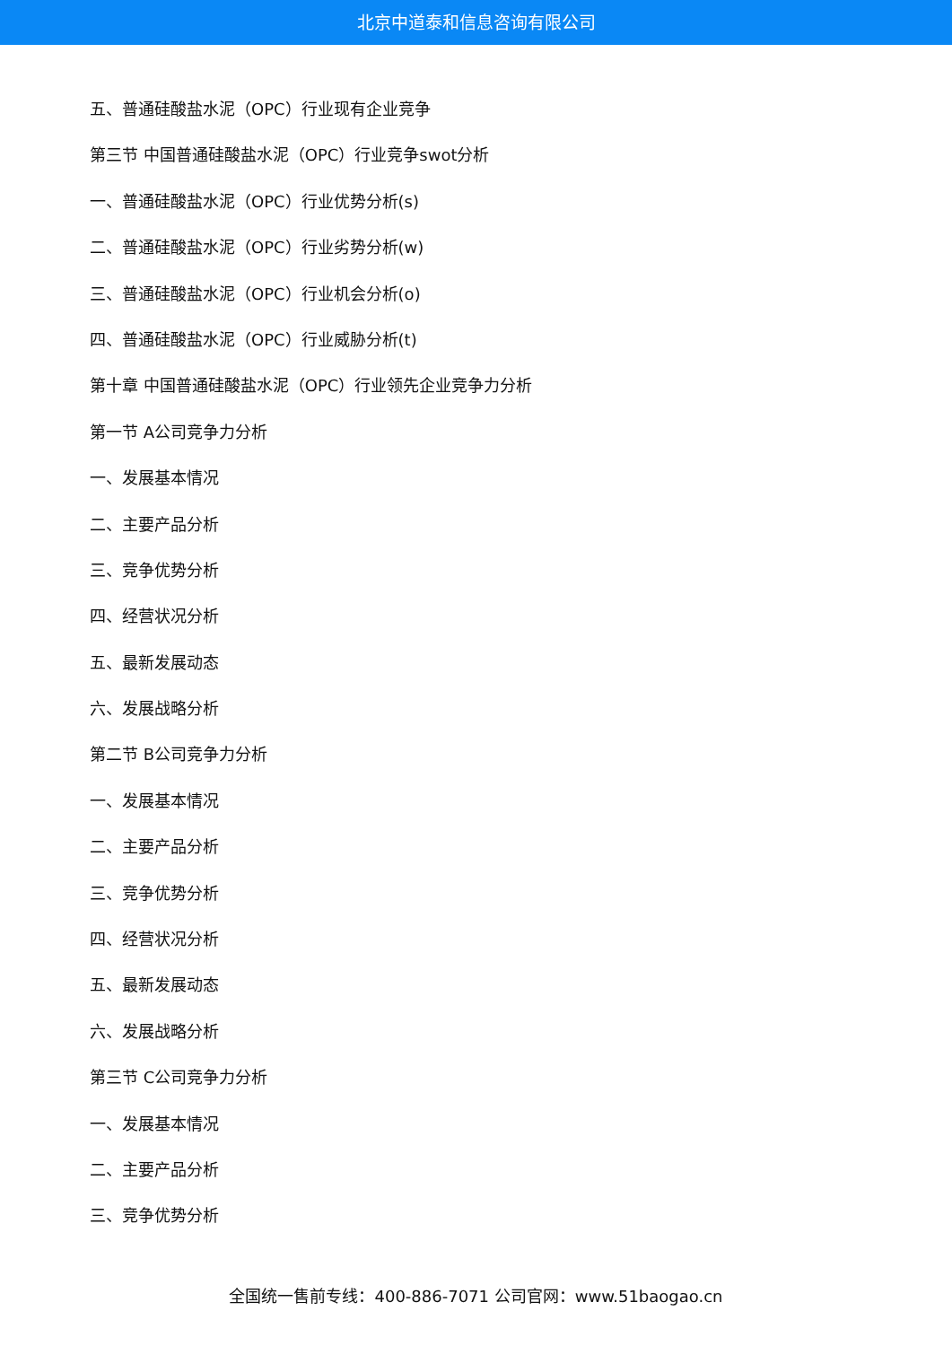北京中道泰和信息咨询有限公司
五、普通硅酸盐水泥（OPC）行业现有企业竞争
第三节 中国普通硅酸盐水泥（OPC）行业竞争swot分析
一、普通硅酸盐水泥（OPC）行业优势分析(s)
二、普通硅酸盐水泥（OPC）行业劣势分析(w)
三、普通硅酸盐水泥（OPC）行业机会分析(o)
四、普通硅酸盐水泥（OPC）行业威胁分析(t)
第十章 中国普通硅酸盐水泥（OPC）行业领先企业竞争力分析
第一节 A公司竞争力分析
一、发展基本情况
二、主要产品分析
三、竞争优势分析
四、经营状况分析
五、最新发展动态
六、发展战略分析
第二节 B公司竞争力分析
一、发展基本情况
二、主要产品分析
三、竞争优势分析
四、经营状况分析
五、最新发展动态
六、发展战略分析
第三节 C公司竞争力分析
一、发展基本情况
二、主要产品分析
三、竞争优势分析
全国统一售前专线：400-886-7071 公司官网：www.51baogao.cn